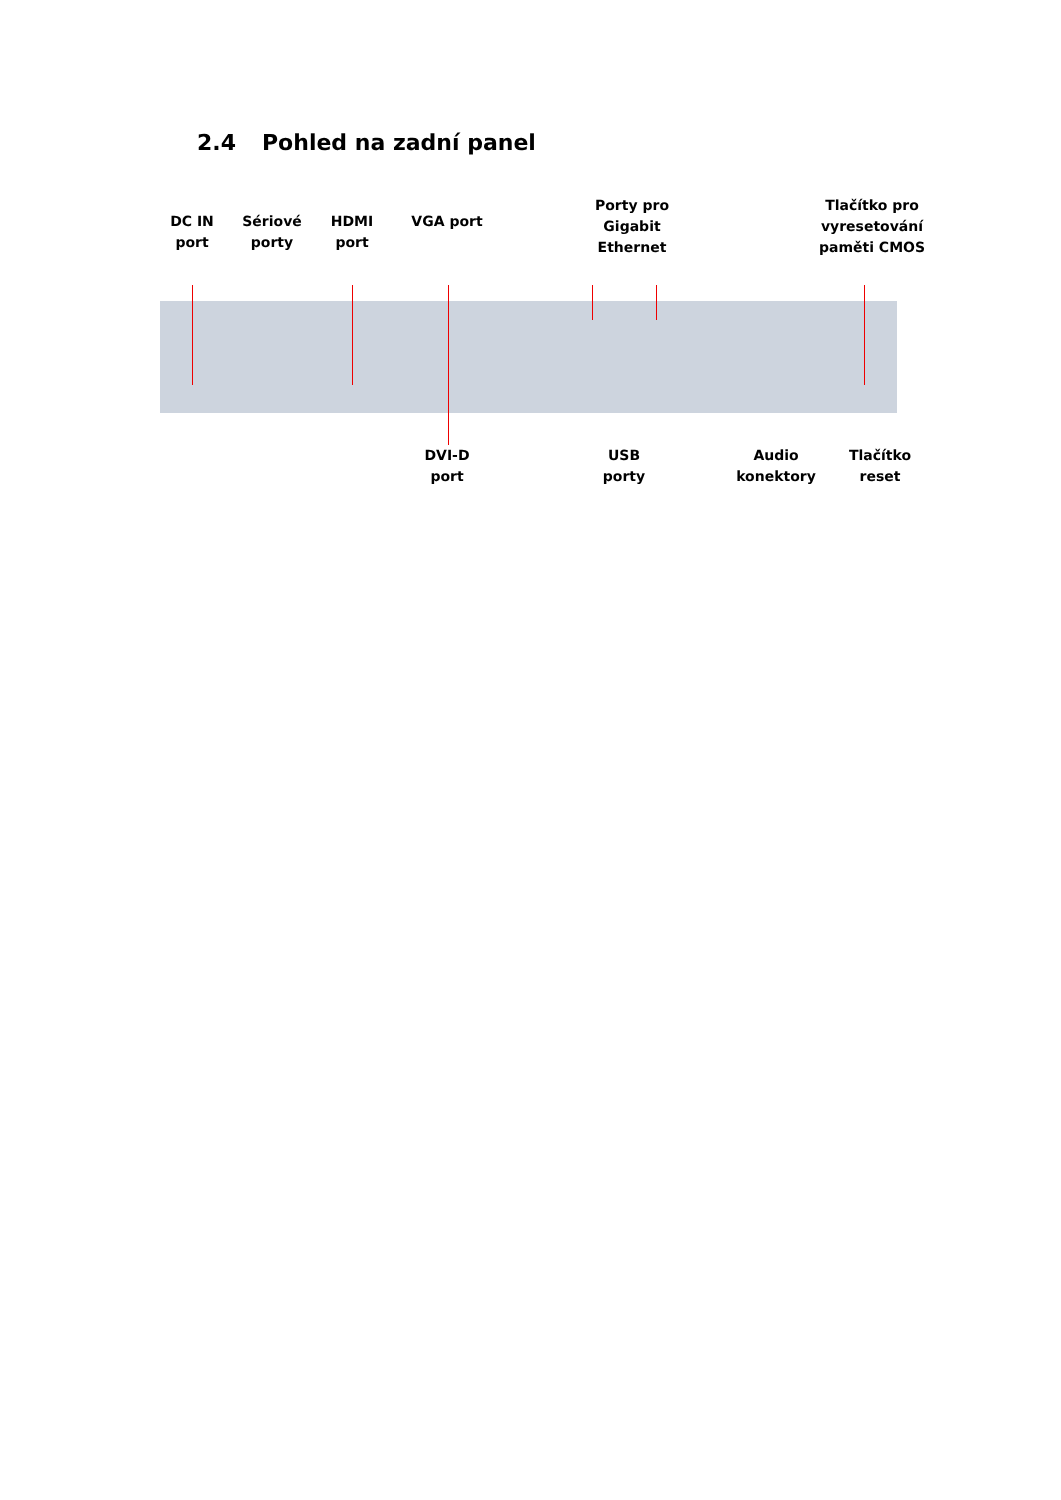2.4 Pohled na zadní panel
DC IN
port
Sériové
porty
HDMI
port
VGA port
Porty pro
Gigabit
Ethernet
Tlačítko pro
vyresetování
paměti CMOS
DVI-D
port
USB
porty
Audio
konektory
Tlačítko
reset